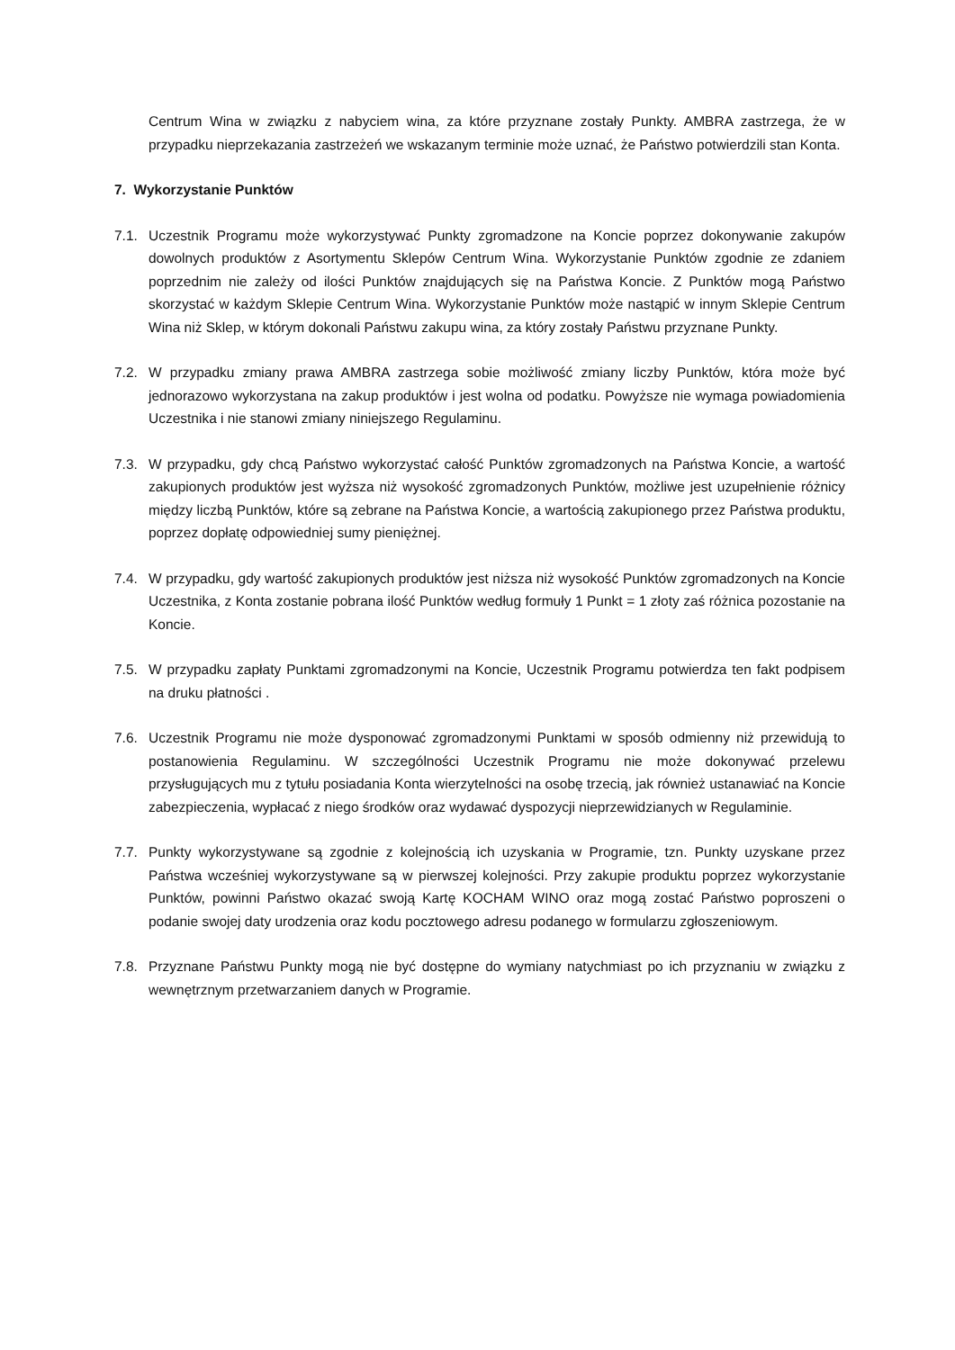Centrum Wina w związku z nabyciem wina, za które przyznane zostały Punkty. AMBRA zastrzega, że w przypadku nieprzekazania zastrzeżeń we wskazanym terminie może uznać, że Państwo potwierdzili stan Konta.
7. Wykorzystanie Punktów
7.1. Uczestnik Programu może wykorzystywać Punkty zgromadzone na Koncie poprzez dokonywanie zakupów dowolnych produktów z Asortymentu Sklepów Centrum Wina. Wykorzystanie Punktów zgodnie ze zdaniem poprzednim nie zależy od ilości Punktów znajdujących się na Państwa Koncie. Z Punktów mogą Państwo skorzystać w każdym Sklepie Centrum Wina. Wykorzystanie Punktów może nastąpić w innym Sklepie Centrum Wina niż Sklep, w którym dokonali Państwu zakupu wina, za który zostały Państwu przyznane Punkty.
7.2. W przypadku zmiany prawa AMBRA zastrzega sobie możliwość zmiany liczby Punktów, która może być jednorazowo wykorzystana na zakup produktów i jest wolna od podatku. Powyższe nie wymaga powiadomienia Uczestnika i nie stanowi zmiany niniejszego Regulaminu.
7.3. W przypadku, gdy chcą Państwo wykorzystać całość Punktów zgromadzonych na Państwa Koncie, a wartość zakupionych produktów jest wyższa niż wysokość zgromadzonych Punktów, możliwe jest uzupełnienie różnicy między liczbą Punktów, które są zebrane na Państwa Koncie, a wartością zakupionego przez Państwa produktu, poprzez dopłatę odpowiedniej sumy pieniężnej.
7.4. W przypadku, gdy wartość zakupionych produktów jest niższa niż wysokość Punktów zgromadzonych na Koncie Uczestnika, z Konta zostanie pobrana ilość Punktów według formuły 1 Punkt = 1 złoty zaś różnica pozostanie na Koncie.
7.5. W przypadku zapłaty Punktami zgromadzonymi na Koncie, Uczestnik Programu potwierdza ten fakt podpisem na druku płatności .
7.6. Uczestnik Programu nie może dysponować zgromadzonymi Punktami w sposób odmienny niż przewidują to postanowienia Regulaminu. W szczególności Uczestnik Programu nie może dokonywać przelewu przysługujących mu z tytułu posiadania Konta wierzytelności na osobę trzecią, jak również ustanawiać na Koncie zabezpieczenia, wypłacać z niego środków oraz wydawać dyspozycji nieprzewidzianych w Regulaminie.
7.7. Punkty wykorzystywane są zgodnie z kolejnością ich uzyskania w Programie, tzn. Punkty uzyskane przez Państwa wcześniej wykorzystywane są w pierwszej kolejności. Przy zakupie produktu poprzez wykorzystanie Punktów, powinni Państwo okazać swoją Kartę KOCHAM WINO oraz mogą zostać Państwo poproszeni o podanie swojej daty urodzenia oraz kodu pocztowego adresu podanego w formularzu zgłoszeniowym.
7.8. Przyznane Państwu Punkty mogą nie być dostępne do wymiany natychmiast po ich przyznaniu w związku z wewnętrznym przetwarzaniem danych w Programie.